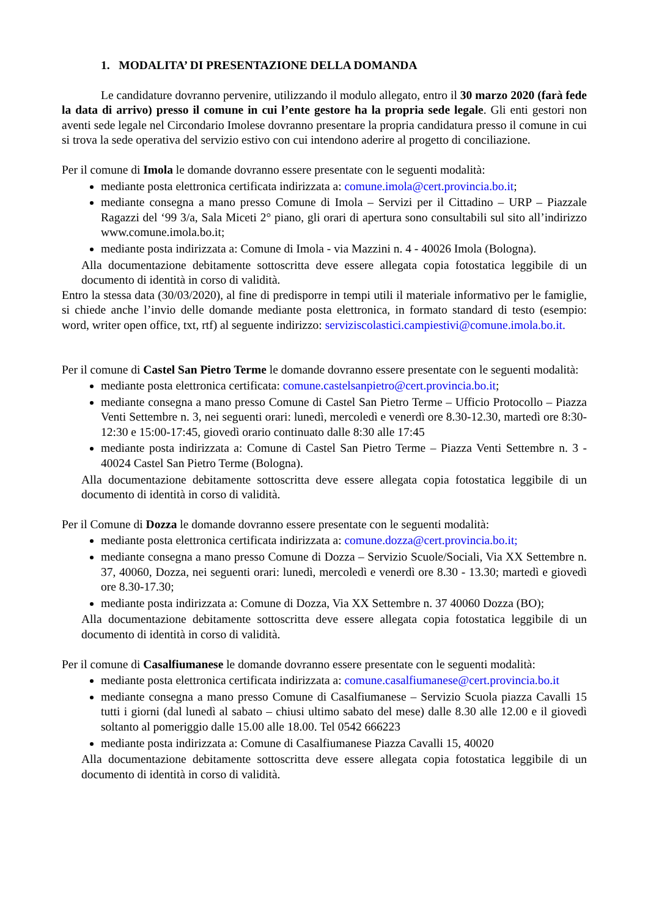1. MODALITA’ DI PRESENTAZIONE DELLA DOMANDA
Le candidature dovranno pervenire, utilizzando il modulo allegato, entro il 30 marzo 2020 (farà fede la data di arrivo) presso il comune in cui l’ente gestore ha la propria sede legale. Gli enti gestori non aventi sede legale nel Circondario Imolese dovranno presentare la propria candidatura presso il comune in cui si trova la sede operativa del servizio estivo con cui intendono aderire al progetto di conciliazione.
Per il comune di Imola le domande dovranno essere presentate con le seguenti modalità:
mediante posta elettronica certificata indirizzata a: comune.imola@cert.provincia.bo.it;
mediante consegna a mano presso Comune di Imola – Servizi per il Cittadino – URP – Piazzale Ragazzi del ‘99 3/a, Sala Miceti 2° piano, gli orari di apertura sono consultabili sul sito all’indirizzo www.comune.imola.bo.it;
mediante posta indirizzata a: Comune di Imola - via Mazzini n. 4 - 40026 Imola (Bologna).
Alla documentazione debitamente sottoscritta deve essere allegata copia fotostatica leggibile di un documento di identità in corso di validità.
Entro la stessa data (30/03/2020), al fine di predisporre in tempi utili il materiale informativo per le famiglie, si chiede anche l’invio delle domande mediante posta elettronica, in formato standard di testo (esempio: word, writer open office, txt, rtf) al seguente indirizzo: serviziscolastici.campiestivi@comune.imola.bo.it.
Per il comune di Castel San Pietro Terme le domande dovranno essere presentate con le seguenti modalità:
mediante posta elettronica certificata: comune.castelsanpietro@cert.provincia.bo.it;
mediante consegna a mano presso Comune di Castel San Pietro Terme – Ufficio Protocollo – Piazza Venti Settembre n. 3, nei seguenti orari: lunedì, mercoledì e venerdì ore 8.30-12.30, martedì ore 8:30-12:30 e 15:00-17:45, giovedì orario continuato dalle 8:30 alle 17:45
mediante posta indirizzata a: Comune di Castel San Pietro Terme – Piazza Venti Settembre n. 3 - 40024 Castel San Pietro Terme (Bologna).
Alla documentazione debitamente sottoscritta deve essere allegata copia fotostatica leggibile di un documento di identità in corso di validità.
Per il Comune di Dozza le domande dovranno essere presentate con le seguenti modalità:
mediante posta elettronica certificata indirizzata a: comune.dozza@cert.provincia.bo.it;
mediante consegna a mano presso Comune di Dozza – Servizio Scuole/Sociali, Via XX Settembre n. 37, 40060, Dozza, nei seguenti orari: lunedì, mercoledì e venerdì ore 8.30 - 13.30; martedì e giovedì ore 8.30-17.30;
mediante posta indirizzata a: Comune di Dozza, Via XX Settembre n. 37 40060 Dozza (BO);
Alla documentazione debitamente sottoscritta deve essere allegata copia fotostatica leggibile di un documento di identità in corso di validità.
Per il comune di Casalfiumanese le domande dovranno essere presentate con le seguenti modalità:
mediante posta elettronica certificata indirizzata a: comune.casalfiumanese@cert.provincia.bo.it
mediante consegna a mano presso Comune di Casalfiumanese – Servizio Scuola piazza Cavalli 15 tutti i giorni (dal lunedì al sabato – chiusi ultimo sabato del mese) dalle 8.30 alle 12.00 e il giovedì soltanto al pomeriggio dalle 15.00 alle 18.00. Tel 0542 666223
mediante posta indirizzata a: Comune di Casalfiumanese Piazza Cavalli 15, 40020
Alla documentazione debitamente sottoscritta deve essere allegata copia fotostatica leggibile di un documento di identità in corso di validità.